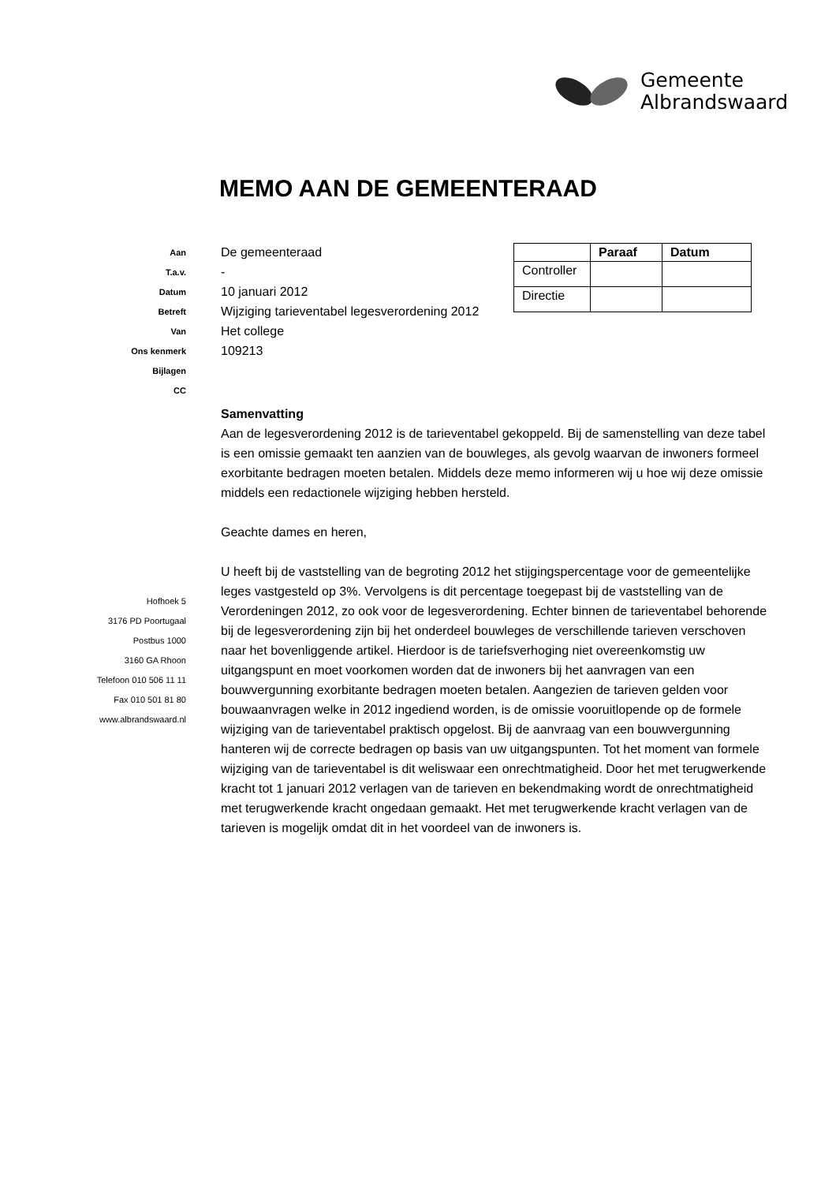Gemeente
Albrandswaard
MEMO AAN DE GEMEENTERAAD
Aan De gemeenteraad
T.a.v. -
Datum 10 januari 2012
Betreft Wijziging tarieventabel legesverordening 2012
Van Het college
Ons kenmerk 109213
Bijlagen
CC
| | Paraaf | Datum |
| --- | --- | --- |
| Controller | | |
| Directie | | |
Samenvatting
Aan de legesverordening 2012 is de tarieventabel gekoppeld. Bij de samenstelling van deze tabel is een omissie gemaakt ten aanzien van de bouwleges, als gevolg waarvan de inwoners formeel exorbitante bedragen moeten betalen. Middels deze memo informeren wij u hoe wij deze omissie middels een redactionele wijziging hebben hersteld.
Geachte dames en heren,
U heeft bij de vaststelling van de begroting 2012 het stijgingspercentage voor de gemeentelijke leges vastgesteld op 3%. Vervolgens is dit percentage toegepast bij de vaststelling van de Verordeningen 2012, zo ook voor de legesverordening. Echter binnen de tarieventabel behorende bij de legesverordening zijn bij het onderdeel bouwleges de verschillende tarieven verschoven naar het bovenliggende artikel. Hierdoor is de tariefsverhoging niet overeenkomstig uw uitgangspunt en moet voorkomen worden dat de inwoners bij het aanvragen van een bouwvergunning exorbitante bedragen moeten betalen. Aangezien de tarieven gelden voor bouwaanvragen welke in 2012 ingediend worden, is de omissie vooruitlopende op de formele wijziging van de tarieventabel praktisch opgelost. Bij de aanvraag van een bouwvergunning hanteren wij de correcte bedragen op basis van uw uitgangspunten. Tot het moment van formele wijziging van de tarieventabel is dit weliswaar een onrechtmatigheid. Door het met terugwerkende kracht tot 1 januari 2012 verlagen van de tarieven en bekendmaking wordt de onrechtmatigheid met terugwerkende kracht ongedaan gemaakt. Het met terugwerkende kracht verlagen van de tarieven is mogelijk omdat dit in het voordeel van de inwoners is.
Hofhoek 5
3176 PD Poortugaal
Postbus 1000
3160 GA Rhoon
Telefoon 010 506 11 11
Fax 010 501 81 80
www.albrandswaard.nl